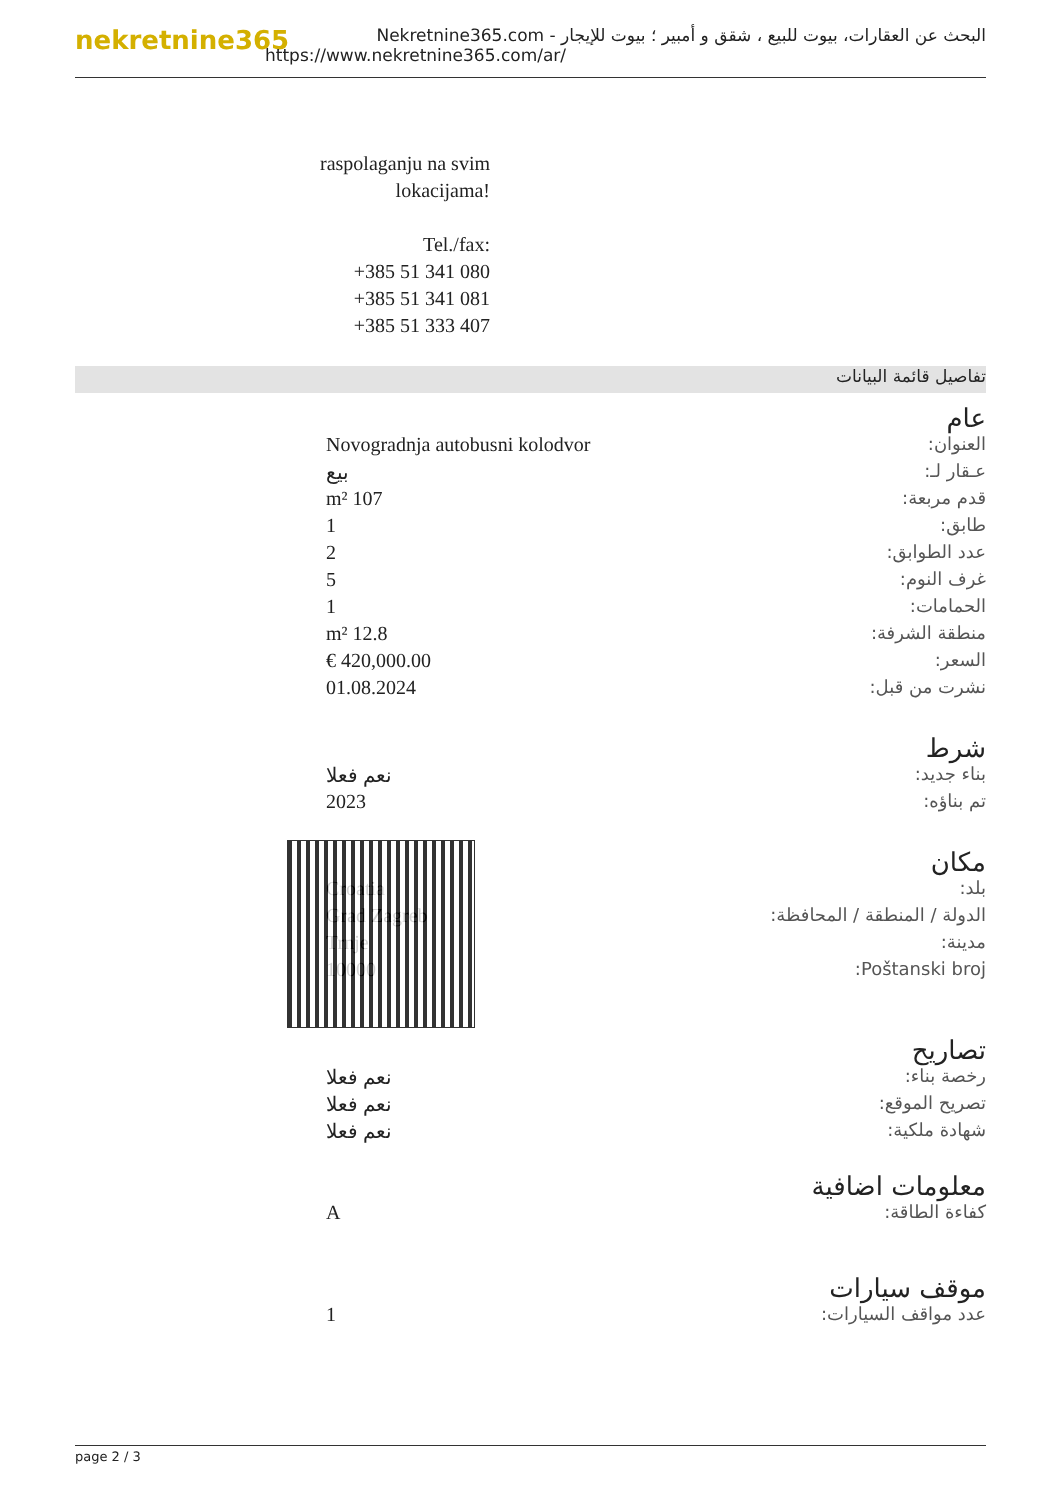nekretnine365
البحث عن العقارات، بيوت للبيع ، شقق و أمبير ؛ بيوت للإيجار - Nekretnine365.com
https://www.nekretnine365.com/ar/
raspolaganju na svim lokacijama!
Tel./fax:
+385 51 341 080
+385 51 341 081
+385 51 333 407
تفاصيل قائمة البيانات
عام
| العنوان: | Novogradnja autobusni kolodvor |
| عـقار لـ: | بيع |
| قدم مربعة: | 107 m² |
| طابق: | 1 |
| عدد الطوابق: | 2 |
| غرف النوم: | 5 |
| الحمامات: | 1 |
| منطقة الشرفة: | 12.8 m² |
| السعر: | 420,000.00 € |
| نشرت من قبل: | 01.08.2024 |
شرط
| بناء جديد: | نعم فعلا |
| تم بناؤه: | 2023 |
مكان
| بلد: | Croatia |
| الدولة / المنطقة / المحافظة: | Grad Zagreb |
| مدينة: | Trnje |
| Poštanski broj: | 10000 |
تصاريح
| رخصة بناء: | نعم فعلا |
| تصريح الموقع: | نعم فعلا |
| شهادة ملكية: | نعم فعلا |
معلومات اضافية
| كفاءة الطاقة: | A |
موقف سيارات
| عدد مواقف السيارات: | 1 |
page 2 / 3